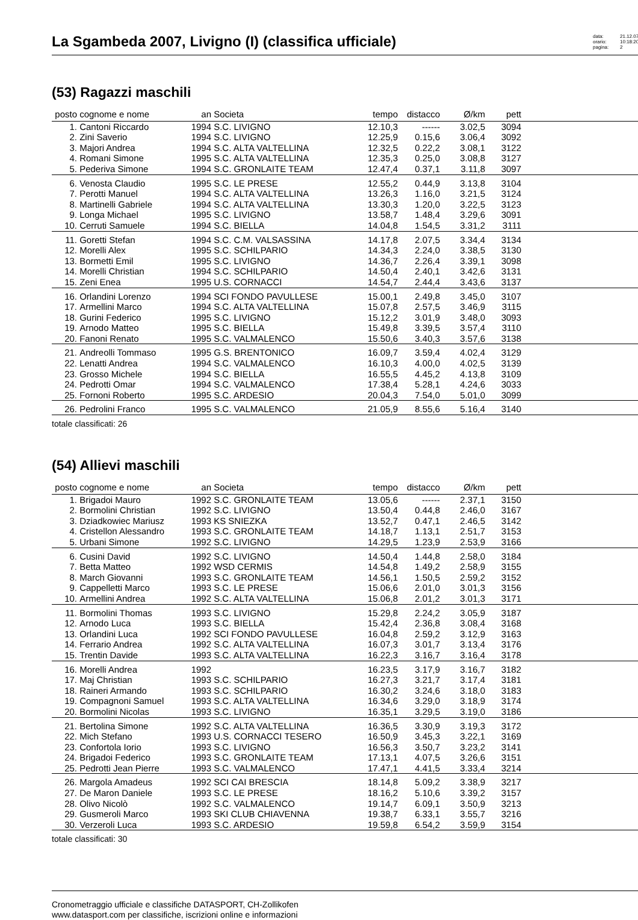La Sgambeda 2007, Livigno (I) (classifica ufficiale)
data: 21.12.07 orario: 10:18:20 pagina: 2
(53) Ragazzi maschili
| posto | cognome e nome | an | Societa | tempo | distacco | Ø/km | pett | |
| --- | --- | --- | --- | --- | --- | --- | --- | --- |
| 1. | Cantoni Riccardo | 1994 | S.C. LIVIGNO | 12.10,3 | ------ | 3.02,5 | 3094 | |
| 2. | Zini Saverio | 1994 | S.C. LIVIGNO | 12.25,9 | 0.15,6 | 3.06,4 | 3092 | |
| 3. | Majori Andrea | 1994 | S.C. ALTA VALTELLINA | 12.32,5 | 0.22,2 | 3.08,1 | 3122 | |
| 4. | Romani Simone | 1995 | S.C. ALTA VALTELLINA | 12.35,3 | 0.25,0 | 3.08,8 | 3127 | |
| 5. | Pederiva Simone | 1994 | S.C. GRONLAITE TEAM | 12.47,4 | 0.37,1 | 3.11,8 | 3097 | |
| 6. | Venosta Claudio | 1995 | S.C. LE PRESE | 12.55,2 | 0.44,9 | 3.13,8 | 3104 | |
| 7. | Perotti Manuel | 1994 | S.C. ALTA VALTELLINA | 13.26,3 | 1.16,0 | 3.21,5 | 3124 | |
| 8. | Martinelli Gabriele | 1994 | S.C. ALTA VALTELLINA | 13.30,3 | 1.20,0 | 3.22,5 | 3123 | |
| 9. | Longa Michael | 1995 | S.C. LIVIGNO | 13.58,7 | 1.48,4 | 3.29,6 | 3091 | |
| 10. | Cerruti Samuele | 1994 | S.C. BIELLA | 14.04,8 | 1.54,5 | 3.31,2 | 3111 | |
| 11. | Goretti Stefan | 1994 | S.C. C.M. VALSASSINA | 14.17,8 | 2.07,5 | 3.34,4 | 3134 | |
| 12. | Morelli Alex | 1995 | S.C. SCHILPARIO | 14.34,3 | 2.24,0 | 3.38,5 | 3130 | |
| 13. | Bormetti Emil | 1995 | S.C. LIVIGNO | 14.36,7 | 2.26,4 | 3.39,1 | 3098 | |
| 14. | Morelli Christian | 1994 | S.C. SCHILPARIO | 14.50,4 | 2.40,1 | 3.42,6 | 3131 | |
| 15. | Zeni Enea | 1995 | U.S. CORNACCI | 14.54,7 | 2.44,4 | 3.43,6 | 3137 | |
| 16. | Orlandini Lorenzo | 1994 | SCI FONDO PAVULLESE | 15.00,1 | 2.49,8 | 3.45,0 | 3107 | |
| 17. | Armellini Marco | 1994 | S.C. ALTA VALTELLINA | 15.07,8 | 2.57,5 | 3.46,9 | 3115 | |
| 18. | Gurini Federico | 1995 | S.C. LIVIGNO | 15.12,2 | 3.01,9 | 3.48,0 | 3093 | |
| 19. | Arnodo Matteo | 1995 | S.C. BIELLA | 15.49,8 | 3.39,5 | 3.57,4 | 3110 | |
| 20. | Fanoni Renato | 1995 | S.C. VALMALENCO | 15.50,6 | 3.40,3 | 3.57,6 | 3138 | |
| 21. | Andreolli Tommaso | 1995 | G.S. BRENTONICO | 16.09,7 | 3.59,4 | 4.02,4 | 3129 | |
| 22. | Lenatti Andrea | 1994 | S.C. VALMALENCO | 16.10,3 | 4.00,0 | 4.02,5 | 3139 | |
| 23. | Grosso Michele | 1994 | S.C. BIELLA | 16.55,5 | 4.45,2 | 4.13,8 | 3109 | |
| 24. | Pedrotti Omar | 1994 | S.C. VALMALENCO | 17.38,4 | 5.28,1 | 4.24,6 | 3033 | |
| 25. | Fornoni Roberto | 1995 | S.C. ARDESIO | 20.04,3 | 7.54,0 | 5.01,0 | 3099 | |
| 26. | Pedrolini Franco | 1995 | S.C. VALMALENCO | 21.05,9 | 8.55,6 | 5.16,4 | 3140 | |
totale classificati: 26
(54) Allievi maschili
| posto | cognome e nome | an | Societa | tempo | distacco | Ø/km | pett | |
| --- | --- | --- | --- | --- | --- | --- | --- | --- |
| 1. | Brigadoi Mauro | 1992 | S.C. GRONLAITE TEAM | 13.05,6 | ------ | 2.37,1 | 3150 | |
| 2. | Bormolini Christian | 1992 | S.C. LIVIGNO | 13.50,4 | 0.44,8 | 2.46,0 | 3167 | |
| 3. | Dziadkowiec Mariusz | 1993 | KS SNIEZKA | 13.52,7 | 0.47,1 | 2.46,5 | 3142 | |
| 4. | Cristellon Alessandro | 1993 | S.C. GRONLAITE TEAM | 14.18,7 | 1.13,1 | 2.51,7 | 3153 | |
| 5. | Urbani Simone | 1992 | S.C. LIVIGNO | 14.29,5 | 1.23,9 | 2.53,9 | 3166 | |
| 6. | Cusini David | 1992 | S.C. LIVIGNO | 14.50,4 | 1.44,8 | 2.58,0 | 3184 | |
| 7. | Betta Matteo | 1992 | WSD CERMIS | 14.54,8 | 1.49,2 | 2.58,9 | 3155 | |
| 8. | March Giovanni | 1993 | S.C. GRONLAITE TEAM | 14.56,1 | 1.50,5 | 2.59,2 | 3152 | |
| 9. | Cappelletti Marco | 1993 | S.C. LE PRESE | 15.06,6 | 2.01,0 | 3.01,3 | 3156 | |
| 10. | Armellini Andrea | 1992 | S.C. ALTA VALTELLINA | 15.06,8 | 2.01,2 | 3.01,3 | 3171 | |
| 11. | Bormolini Thomas | 1993 | S.C. LIVIGNO | 15.29,8 | 2.24,2 | 3.05,9 | 3187 | |
| 12. | Arnodo Luca | 1993 | S.C. BIELLA | 15.42,4 | 2.36,8 | 3.08,4 | 3168 | |
| 13. | Orlandini Luca | 1992 | SCI FONDO PAVULLESE | 16.04,8 | 2.59,2 | 3.12,9 | 3163 | |
| 14. | Ferrario Andrea | 1992 | S.C. ALTA VALTELLINA | 16.07,3 | 3.01,7 | 3.13,4 | 3176 | |
| 15. | Trentin Davide | 1993 | S.C. ALTA VALTELLINA | 16.22,3 | 3.16,7 | 3.16,4 | 3178 | |
| 16. | Morelli Andrea | 1992 | | 16.23,5 | 3.17,9 | 3.16,7 | 3182 | |
| 17. | Maj Christian | 1993 | S.C. SCHILPARIO | 16.27,3 | 3.21,7 | 3.17,4 | 3181 | |
| 18. | Raineri Armando | 1993 | S.C. SCHILPARIO | 16.30,2 | 3.24,6 | 3.18,0 | 3183 | |
| 19. | Compagnoni Samuel | 1993 | S.C. ALTA VALTELLINA | 16.34,6 | 3.29,0 | 3.18,9 | 3174 | |
| 20. | Bormolini Nicolas | 1993 | S.C. LIVIGNO | 16.35,1 | 3.29,5 | 3.19,0 | 3186 | |
| 21. | Bertolina Simone | 1992 | S.C. ALTA VALTELLINA | 16.36,5 | 3.30,9 | 3.19,3 | 3172 | |
| 22. | Mich Stefano | 1993 | U.S. CORNACCI TESERO | 16.50,9 | 3.45,3 | 3.22,1 | 3169 | |
| 23. | Confortola Iorio | 1993 | S.C. LIVIGNO | 16.56,3 | 3.50,7 | 3.23,2 | 3141 | |
| 24. | Brigadoi Federico | 1993 | S.C. GRONLAITE TEAM | 17.13,1 | 4.07,5 | 3.26,6 | 3151 | |
| 25. | Pedrotti Jean Pierre | 1993 | S.C. VALMALENCO | 17.47,1 | 4.41,5 | 3.33,4 | 3214 | |
| 26. | Margola Amadeus | 1992 | SCI CAI BRESCIA | 18.14,8 | 5.09,2 | 3.38,9 | 3217 | |
| 27. | De Maron Daniele | 1993 | S.C. LE PRESE | 18.16,2 | 5.10,6 | 3.39,2 | 3157 | |
| 28. | Olivo Nicolò | 1992 | S.C. VALMALENCO | 19.14,7 | 6.09,1 | 3.50,9 | 3213 | |
| 29. | Gusmeroli Marco | 1993 | SKI CLUB CHIAVENNA | 19.38,7 | 6.33,1 | 3.55,7 | 3216 | |
| 30. | Verzeroli Luca | 1993 | S.C. ARDESIO | 19.59,8 | 6.54,2 | 3.59,9 | 3154 | |
totale classificati: 30
Cronometraggio ufficiale e classifiche DATASPORT, CH-Zollikofen
www.datasport.com per classifiche, iscrizioni online e informazioni